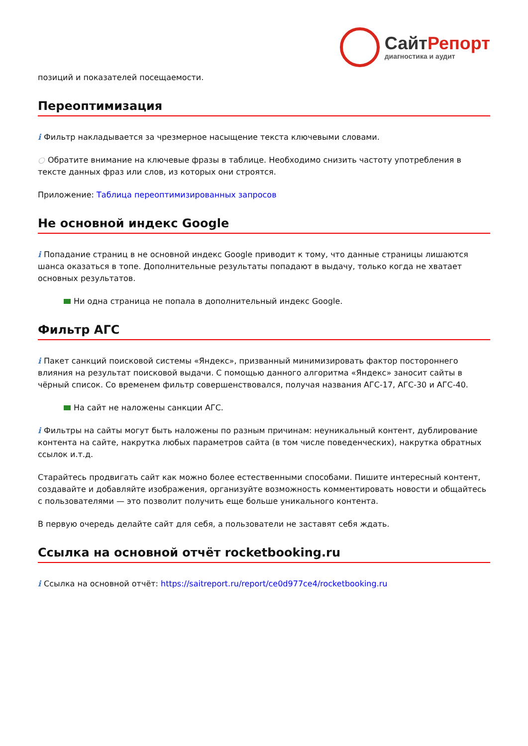СайтРепорт
диагностика и аудит
позиций и показателей посещаемости.
Переоптимизация
i Фильтр накладывается за чрезмерное насыщение текста ключевыми словами.
○ Обратите внимание на ключевые фразы в таблице. Необходимо снизить частоту употребления в тексте данных фраз или слов, из которых они строятся.
Приложение: Таблица переоптимизированных запросов
Не основной индекс Google
i Попадание страниц в не основной индекс Google приводит к тому, что данные страницы лишаются шанса оказаться в топе. Дополнительные результаты попадают в выдачу, только когда не хватает основных результатов.
Ни одна страница не попала в дополнительный индекс Google.
Фильтр АГС
i Пакет санкций поисковой системы «Яндекс», призванный минимизировать фактор постороннего влияния на результат поисковой выдачи. С помощью данного алгоритма «Яндекс» заносит сайты в чёрный список. Со временем фильтр совершенствовался, получая названия АГС-17, АГС-30 и АГС-40.
На сайт не наложены санкции АГС.
i Фильтры на сайты могут быть наложены по разным причинам: неуникальный контент, дублирование контента на сайте, накрутка любых параметров сайта (в том числе поведенческих), накрутка обратных ссылок и.т.д.
Старайтесь продвигать сайт как можно более естественными способами. Пишите интересный контент, создавайте и добавляйте изображения, организуйте возможность комментировать новости и общайтесь с пользователями — это позволит получить еще больше уникального контента.
В первую очередь делайте сайт для себя, а пользователи не заставят себя ждать.
Ссылка на основной отчёт rocketbooking.ru
i Ссылка на основной отчёт: https://saitreport.ru/report/ce0d977ce4/rocketbooking.ru